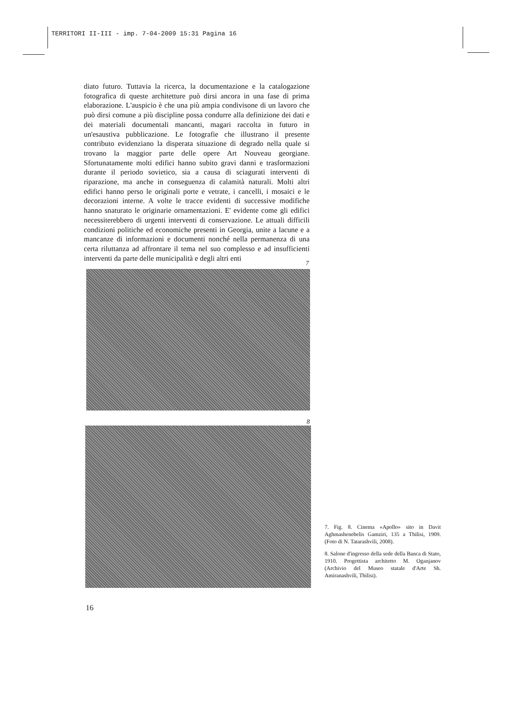TERRITORI II-III - imp. 7-04-2009 15:31 Pagina 16
diato futuro. Tuttavia la ricerca, la documentazione e la catalogazione fotografica di queste architetture può dirsi ancora in una fase di prima elaborazione. L'auspicio è che una più ampia condivisone di un lavoro che può dirsi comune a più discipline possa condurre alla definizione dei dati e dei materiali documentali mancanti, magari raccolta in futuro in un'esaustiva pubblicazione. Le fotografie che illustrano il presente contributo evidenziano la disperata situazione di degrado nella quale si trovano la maggior parte delle opere Art Nouveau georgiane. Sfortunatamente molti edifici hanno subito gravi danni e trasformazioni durante il periodo sovietico, sia a causa di sciagurati interventi di riparazione, ma anche in conseguenza di calamità naturali. Molti altri edifici hanno perso le originali porte e vetrate, i cancelli, i mosaici e le decorazioni interne. A volte le tracce evidenti di successive modifiche hanno snaturato le originarie ornamentazioni. E' evidente come gli edifici necessiterebbero di urgenti interventi di conservazione. Le attuali difficili condizioni politiche ed economiche presenti in Georgia, unite a lacune e a mancanze di informazioni e documenti nonché nella permanenza di una certa riluttanza ad affrontare il tema nel suo complesso e ad insufficienti interventi da parte delle municipalità e degli altri enti
7
8
7. Fig. 8. Cinema «Apollo» sito in Davit Aghmashenebelis Gamziri, 135 a Tbilisi, 1909. (Foto di N. Tatarashvili, 2008).
8. Salone d'ingresso della sede della Banca di Stato, 1910. Progettista architetto M. Oganjanov (Archivio del Museo statale d'Arte Sh. Amiranashvili, Tbilisi).
16